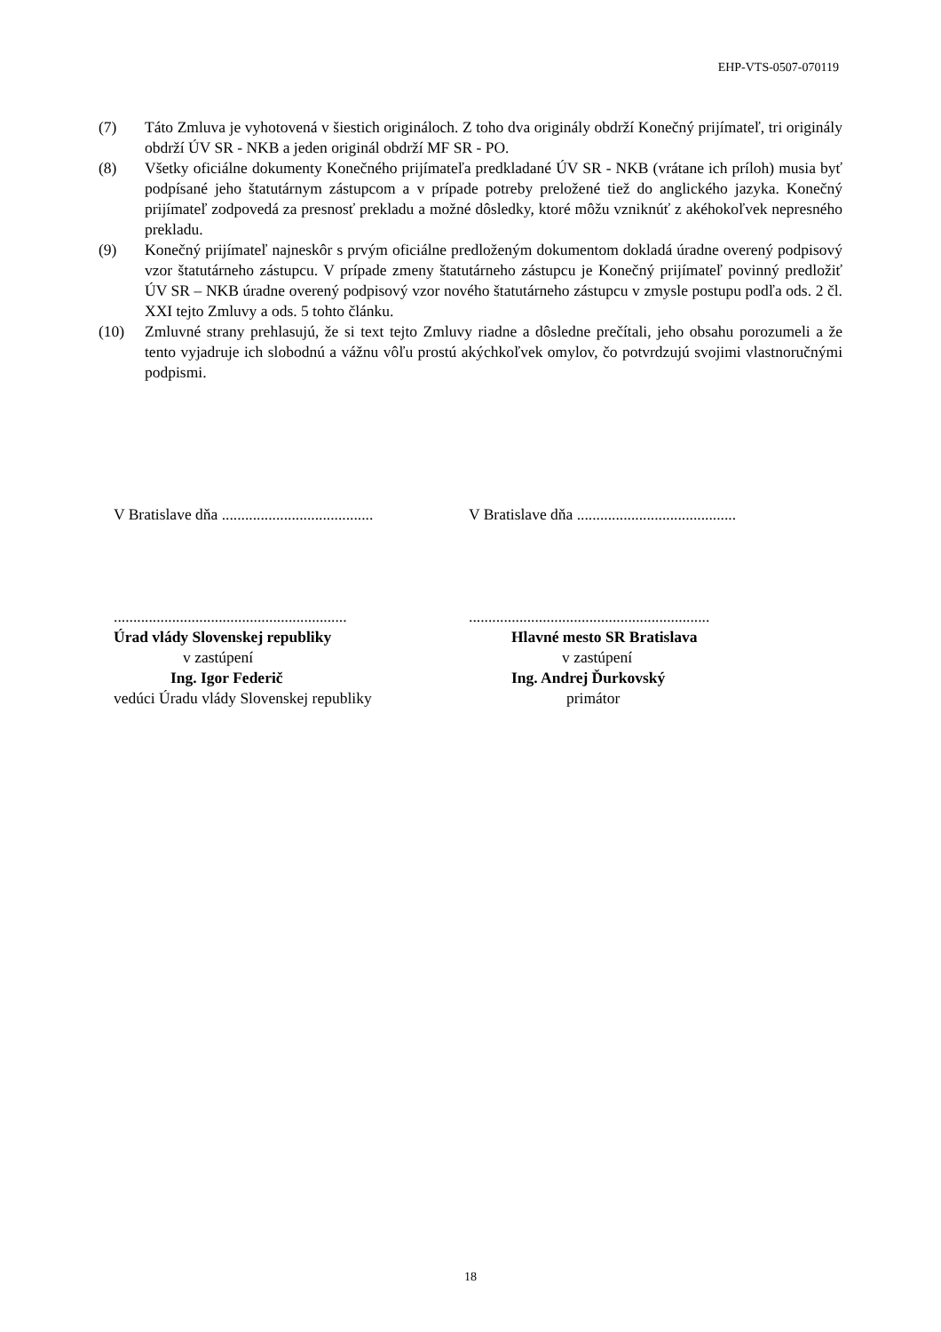EHP-VTS-0507-070119
(7) Táto Zmluva je vyhotovená v šiestich origináloch. Z toho dva originály obdrží Konečný prijímateľ, tri originály obdrží ÚV SR - NKB a jeden originál obdrží MF SR - PO.
(8) Všetky oficiálne dokumenty Konečného prijímateľa predkladané ÚV SR - NKB (vrátane ich príloh) musia byť podpísané jeho štatutárnym zástupcom a v prípade potreby preložené tiež do anglického jazyka. Konečný prijímateľ zodpovedá za presnosť prekladu a možné dôsledky, ktoré môžu vzniknúť z akéhokoľvek nepresného prekladu.
(9) Konečný prijímateľ najneskôr s prvým oficiálne predloženým dokumentom dokladá úradne overený podpisový vzor štatutárneho zástupcu. V prípade zmeny štatutárneho zástupcu je Konečný prijímateľ povinný predložiť ÚV SR – NKB úradne overený podpisový vzor nového štatutárneho zástupcu v zmysle postupu podľa ods. 2 čl. XXI tejto Zmluvy a ods. 5 tohto článku.
(10) Zmluvné strany prehlasujú, že si text tejto Zmluvy riadne a dôsledne prečítali, jeho obsahu porozumeli a že tento vyjadruje ich slobodnú a vážnu vôľu prostú akýchkoľvek omylov, čo potvrdzujú svojimi vlastnoručnými podpismi.
V Bratislave dňa .......................................
............................................................
Úrad vlády Slovenskej republiky
v zastúpení
Ing. Igor Federič
vedúci Úradu vlády Slovenskej republiky
V Bratislave dňa .........................................
..............................................................
Hlavné mesto SR Bratislava
v zastúpení
Ing. Andrej Ďurkovský
primátor
18